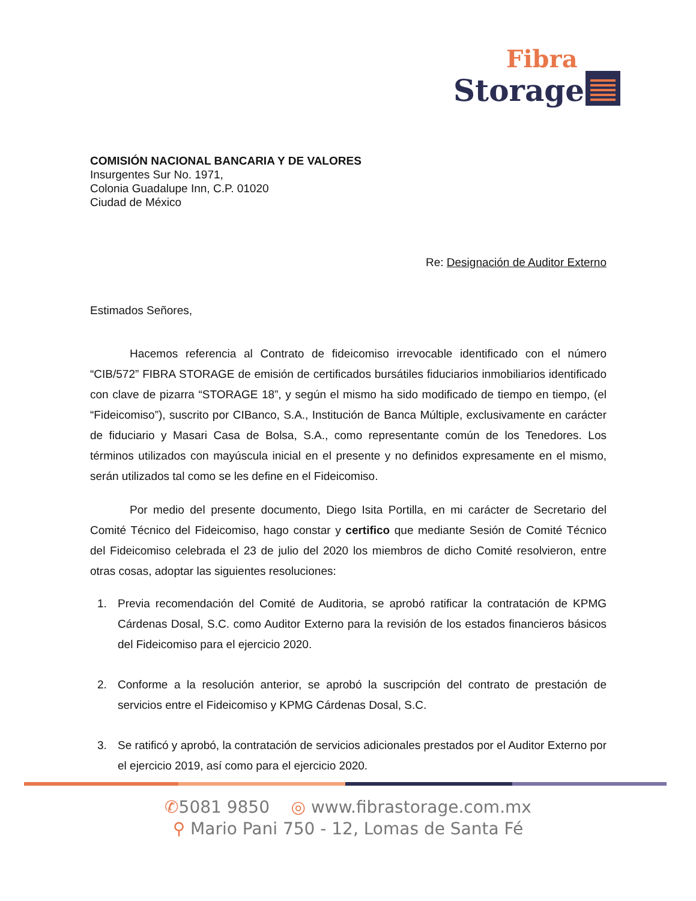Fibra
Storage
COMISIÓN NACIONAL BANCARIA Y DE VALORES
Insurgentes Sur No. 1971,
Colonia Guadalupe Inn, C.P. 01020
Ciudad de México
Re: Designación de Auditor Externo
Estimados Señores,
Hacemos referencia al Contrato de fideicomiso irrevocable identificado con el número “CIB/572” FIBRA STORAGE de emisión de certificados bursátiles fiduciarios inmobiliarios identificado con clave de pizarra “STORAGE 18”, y según el mismo ha sido modificado de tiempo en tiempo, (el “Fideicomiso”), suscrito por CIBanco, S.A., Institución de Banca Múltiple, exclusivamente en carácter de fiduciario y Masari Casa de Bolsa, S.A., como representante común de los Tenedores. Los términos utilizados con mayúscula inicial en el presente y no definidos expresamente en el mismo, serán utilizados tal como se les define en el Fideicomiso.
Por medio del presente documento, Diego Isita Portilla, en mi carácter de Secretario del Comité Técnico del Fideicomiso, hago constar y certifico que mediante Sesión de Comité Técnico del Fideicomiso celebrada el 23 de julio del 2020 los miembros de dicho Comité resolvieron, entre otras cosas, adoptar las siguientes resoluciones:
1. Previa recomendación del Comité de Auditoria, se aprobó ratificar la contratación de KPMG Cárdenas Dosal, S.C. como Auditor Externo para la revisión de los estados financieros básicos del Fideicomiso para el ejercicio 2020.
2. Conforme a la resolución anterior, se aprobó la suscripción del contrato de prestación de servicios entre el Fideicomiso y KPMG Cárdenas Dosal, S.C.
3. Se ratificó y aprobó, la contratación de servicios adicionales prestados por el Auditor Externo por el ejercicio 2019, así como para el ejercicio 2020.
✆5081 9850 ◎ www.fibrastorage.com.mx
⚲ Mario Pani 750 - 12, Lomas de Santa Fé